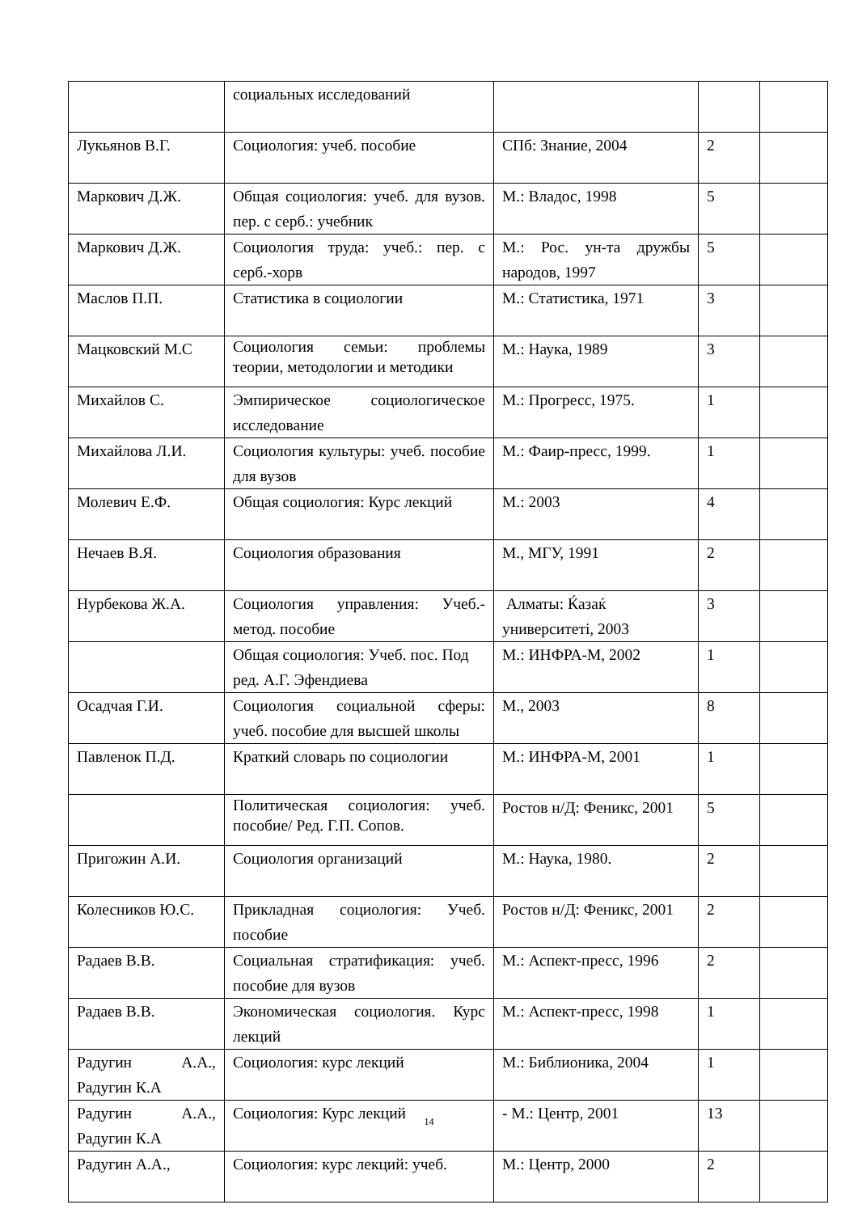| | социальных исследований | | | |
| Лукьянов В.Г. | Социология: учеб. пособие | СПб: Знание, 2004 | 2 | |
| Маркович Д.Ж. | Общая социология: учеб. для вузов. пер. с серб.: учебник | М.: Владос, 1998 | 5 | |
| Маркович Д.Ж. | Социология труда: учеб.: пер. с серб.-хорв | М.: Рос. ун-та дружбы народов, 1997 | 5 | |
| Маслов П.П. | Статистика в социологии | М.: Статистика, 1971 | 3 | |
| Мацковский М.С | Социология семьи: проблемы теории, методологии и методики | М.: Наука, 1989 | 3 | |
| Михайлов С. | Эмпирическое социологическое исследование | М.: Прогресс, 1975. | 1 | |
| Михайлова Л.И. | Социология культуры: учеб. пособие для вузов | М.: Фаир-пресс, 1999. | 1 | |
| Молевич Е.Ф. | Общая социология: Курс лекций | М.: 2003 | 4 | |
| Нечаев В.Я. | Социология образования | М., МГУ, 1991 | 2 | |
| Нурбекова Ж.А. | Социология управления: Учеб.-метод. пособие | Алматы: Ќазаќ университеті, 2003 | 3 | |
| | Общая социология: Учеб. пос. Под ред. А.Г. Эфендиева | М.: ИНФРА-М, 2002 | 1 | |
| Осадчая Г.И. | Социология социальной сферы: учеб. пособие для высшей школы | М., 2003 | 8 | |
| Павленок П.Д. | Краткий словарь по социологии | М.: ИНФРА-М, 2001 | 1 | |
| | Политическая социология: учеб. пособие/ Ред. Г.П. Сопов. | Ростов н/Д: Феникс, 2001 | 5 | |
| Пригожин А.И. | Социология организаций | М.: Наука, 1980. | 2 | |
| Колесников Ю.С. | Прикладная социология: Учеб. пособие | Ростов н/Д: Феникс, 2001 | 2 | |
| Радаев В.В. | Социальная стратификация: учеб. пособие для вузов | М.: Аспект-пресс, 1996 | 2 | |
| Радаев В.В. | Экономическая социология. Курс лекций | М.: Аспект-пресс, 1998 | 1 | |
| Радугин А.А., Радугин К.А | Социология: курс лекций | М.: Библионика, 2004 | 1 | |
| Радугин А.А., Радугин К.А | Социология: Курс лекций | - М.: Центр, 2001 | 13 | |
| Радугин А.А., | Социология: курс лекций: учеб. | М.: Центр, 2000 | 2 | |
14